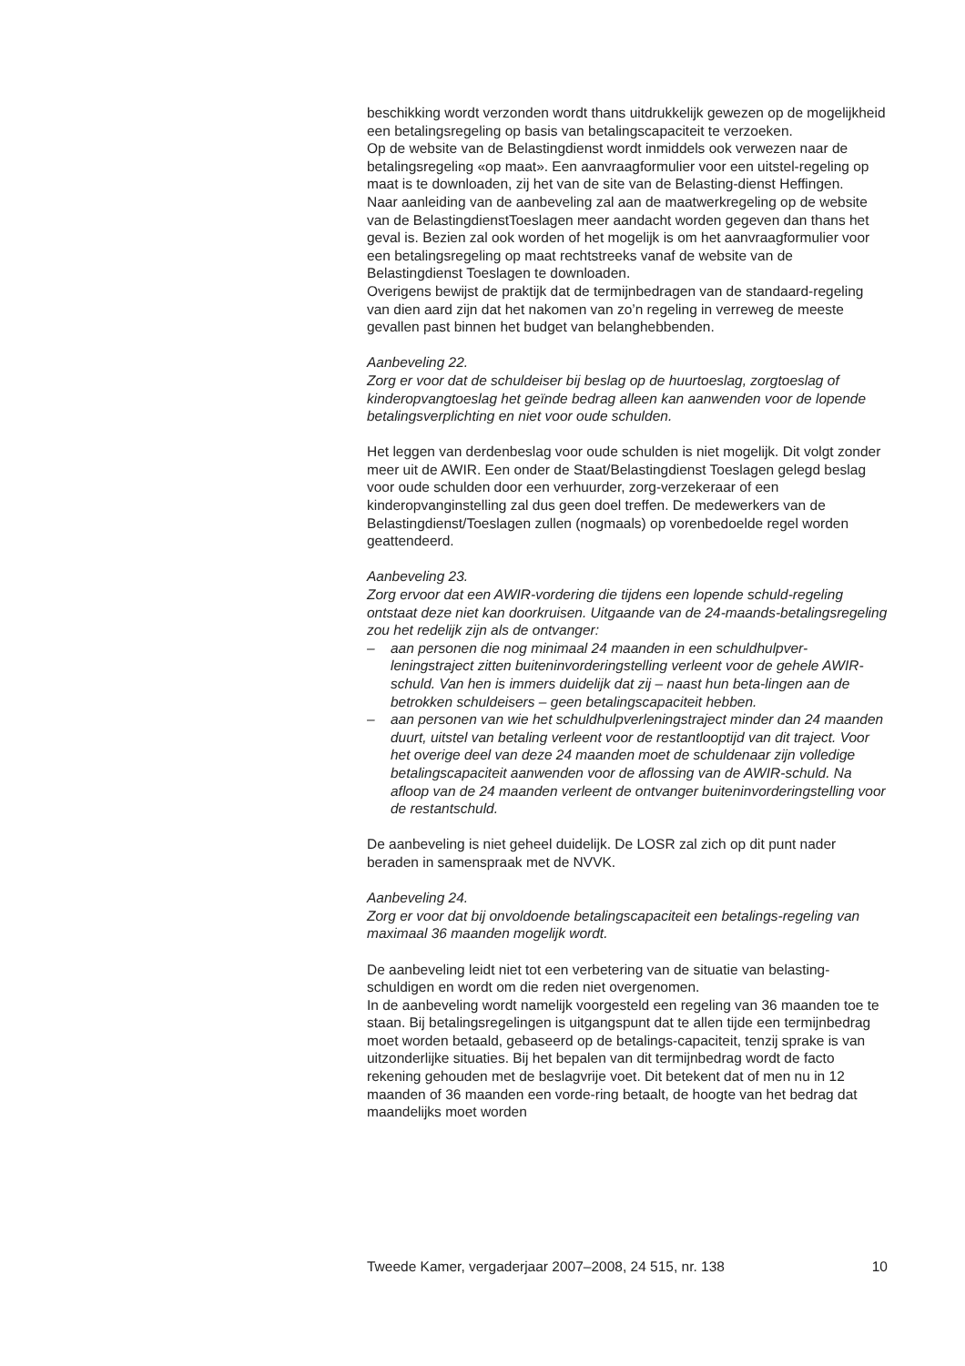beschikking wordt verzonden wordt thans uitdrukkelijk gewezen op de mogelijkheid een betalingsregeling op basis van betalingscapaciteit te verzoeken.
Op de website van de Belastingdienst wordt inmiddels ook verwezen naar de betalingsregeling «op maat». Een aanvraagformulier voor een uitstel-regeling op maat is te downloaden, zij het van de site van de Belasting-dienst Heffingen.
Naar aanleiding van de aanbeveling zal aan de maatwerkregeling op de website van de BelastingdienstToeslagen meer aandacht worden gegeven dan thans het geval is. Bezien zal ook worden of het mogelijk is om het aanvraagformulier voor een betalingsregeling op maat rechtstreeks vanaf de website van de Belastingdienst Toeslagen te downloaden.
Overigens bewijst de praktijk dat de termijnbedragen van de standaard-regeling van dien aard zijn dat het nakomen van zo’n regeling in verreweg de meeste gevallen past binnen het budget van belanghebbenden.
Aanbeveling 22.
Zorg er voor dat de schuldeiser bij beslag op de huurtoeslag, zorgtoeslag of kinderopvangtoeslag het geïnde bedrag alleen kan aanwenden voor de lopende betalingsverplichting en niet voor oude schulden.
Het leggen van derdenbeslag voor oude schulden is niet mogelijk. Dit volgt zonder meer uit de AWIR. Een onder de Staat/Belastingdienst Toeslagen gelegd beslag voor oude schulden door een verhuurder, zorg-verzekeraar of een kinderopvanginstelling zal dus geen doel treffen. De medewerkers van de Belastingdienst/Toeslagen zullen (nogmaals) op vorenbedoelde regel worden geattendeerd.
Aanbeveling 23.
Zorg ervoor dat een AWIR-vordering die tijdens een lopende schuld-regeling ontstaat deze niet kan doorkruisen. Uitgaande van de 24-maands-betalingsregeling zou het redelijk zijn als de ontvanger:
– aan personen die nog minimaal 24 maanden in een schuldhulpver-leningstraject zitten buiteninvorderingstelling verleent voor de gehele AWIR-schuld. Van hen is immers duidelijk dat zij – naast hun beta-lingen aan de betrokken schuldeisers – geen betalingscapaciteit hebben.
– aan personen van wie het schuldhulpverleningstraject minder dan 24 maanden duurt, uitstel van betaling verleent voor de restantlooptijd van dit traject. Voor het overige deel van deze 24 maanden moet de schuldenaar zijn volledige betalingscapaciteit aanwenden voor de aflossing van de AWIR-schuld. Na afloop van de 24 maanden verleent de ontvanger buiteninvorderingstelling voor de restantschuld.
De aanbeveling is niet geheel duidelijk. De LOSR zal zich op dit punt nader beraden in samenspraak met de NVVK.
Aanbeveling 24.
Zorg er voor dat bij onvoldoende betalingscapaciteit een betalings-regeling van maximaal 36 maanden mogelijk wordt.
De aanbeveling leidt niet tot een verbetering van de situatie van belasting-schuldigen en wordt om die reden niet overgenomen.
In de aanbeveling wordt namelijk voorgesteld een regeling van 36 maanden toe te staan. Bij betalingsregelingen is uitgangspunt dat te allen tijde een termijnbedrag moet worden betaald, gebaseerd op de betalings-capaciteit, tenzij sprake is van uitzonderlijke situaties. Bij het bepalen van dit termijnbedrag wordt de facto rekening gehouden met de beslagvrije voet. Dit betekent dat of men nu in 12 maanden of 36 maanden een vorde-ring betaalt, de hoogte van het bedrag dat maandelijks moet worden
Tweede Kamer, vergaderjaar 2007–2008, 24 515, nr. 138 10